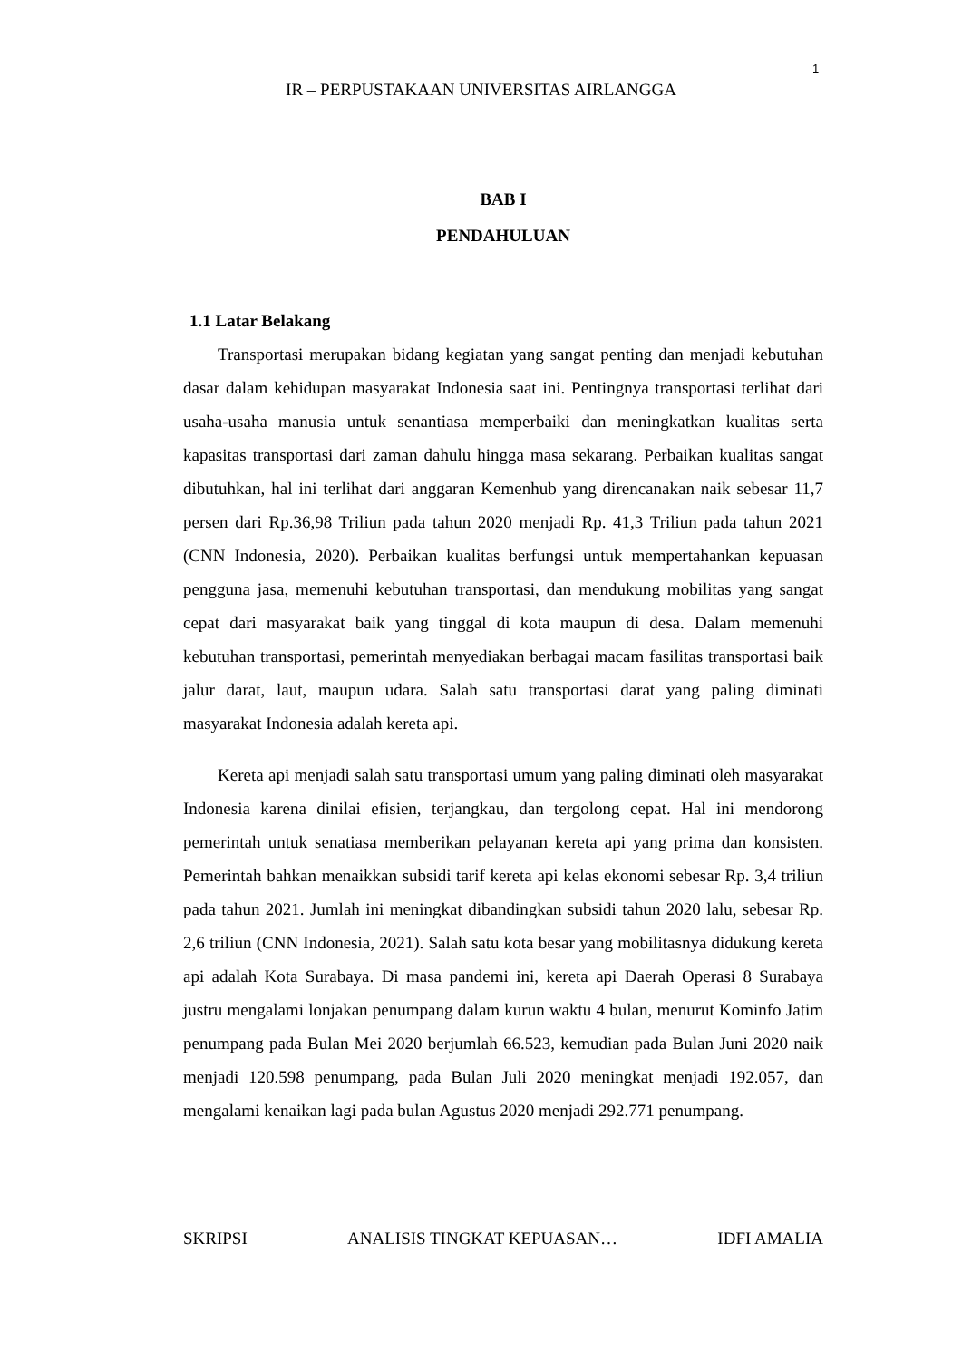1
IR – PERPUSTAKAAN UNIVERSITAS AIRLANGGA
BAB I
PENDAHULUAN
1.1 Latar Belakang
Transportasi merupakan bidang kegiatan yang sangat penting dan menjadi kebutuhan dasar dalam kehidupan masyarakat Indonesia saat ini. Pentingnya transportasi terlihat dari usaha-usaha manusia untuk senantiasa memperbaiki dan meningkatkan kualitas serta kapasitas transportasi dari zaman dahulu hingga masa sekarang. Perbaikan kualitas sangat dibutuhkan, hal ini terlihat dari anggaran Kemenhub yang direncanakan naik sebesar 11,7 persen dari Rp.36,98 Triliun pada tahun 2020 menjadi Rp. 41,3 Triliun pada tahun 2021 (CNN Indonesia, 2020). Perbaikan kualitas berfungsi untuk mempertahankan kepuasan pengguna jasa, memenuhi kebutuhan transportasi, dan mendukung mobilitas yang sangat cepat dari masyarakat baik yang tinggal di kota maupun di desa. Dalam memenuhi kebutuhan transportasi, pemerintah menyediakan berbagai macam fasilitas transportasi baik jalur darat, laut, maupun udara. Salah satu transportasi darat yang paling diminati masyarakat Indonesia adalah kereta api.
Kereta api menjadi salah satu transportasi umum yang paling diminati oleh masyarakat Indonesia karena dinilai efisien, terjangkau, dan tergolong cepat. Hal ini mendorong pemerintah untuk senatiasa memberikan pelayanan kereta api yang prima dan konsisten. Pemerintah bahkan menaikkan subsidi tarif kereta api kelas ekonomi sebesar Rp. 3,4 triliun pada tahun 2021. Jumlah ini meningkat dibandingkan subsidi tahun 2020 lalu, sebesar Rp. 2,6 triliun (CNN Indonesia, 2021). Salah satu kota besar yang mobilitasnya didukung kereta api adalah Kota Surabaya. Di masa pandemi ini, kereta api Daerah Operasi 8 Surabaya justru mengalami lonjakan penumpang dalam kurun waktu 4 bulan, menurut Kominfo Jatim penumpang pada Bulan Mei 2020 berjumlah 66.523, kemudian pada Bulan Juni 2020 naik menjadi 120.598 penumpang, pada Bulan Juli 2020 meningkat menjadi 192.057, dan mengalami kenaikan lagi pada bulan Agustus 2020 menjadi 292.771 penumpang.
SKRIPSI ANALISIS TINGKAT KEPUASAN… IDFI AMALIA